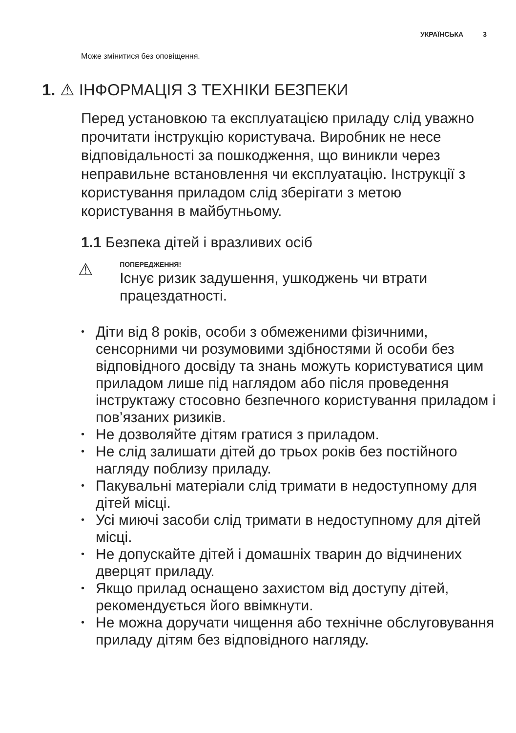УКРАЇНСЬКА 3
Може змінитися без оповіщення.
1. ⚠ ІНФОРМАЦІЯ З ТЕХНІКИ БЕЗПЕКИ
Перед установкою та експлуатацією приладу слід уважно прочитати інструкцію користувача. Виробник не несе відповідальності за пошкодження, що виникли через неправильне встановлення чи експлуатацію. Інструкції з користування приладом слід зберігати з метою користування в майбутньому.
1.1 Безпека дітей і вразливих осіб
⚠
ПОПЕРЕДЖЕННЯ!
Існує ризик задушення, ушкоджень чи втрати працездатності.
• Діти від 8 років, особи з обмеженими фізичними, сенсорними чи розумовими здібностями й особи без відповідного досвіду та знань можуть користуватися цим приладом лише під наглядом або після проведення інструктажу стосовно безпечного користування приладом і пов’язаних ризиків.
• Не дозволяйте дітям гратися з приладом.
• Не слід залишати дітей до трьох років без постійного нагляду поблизу приладу.
• Пакувальні матеріали слід тримати в недоступному для дітей місці.
• Усі миючі засоби слід тримати в недоступному для дітей місці.
• Не допускайте дітей і домашніх тварин до відчинених дверцят приладу.
• Якщо прилад оснащено захистом від доступу дітей, рекомендується його ввімкнути.
• Не можна доручати чищення або технічне обслуговування приладу дітям без відповідного нагляду.